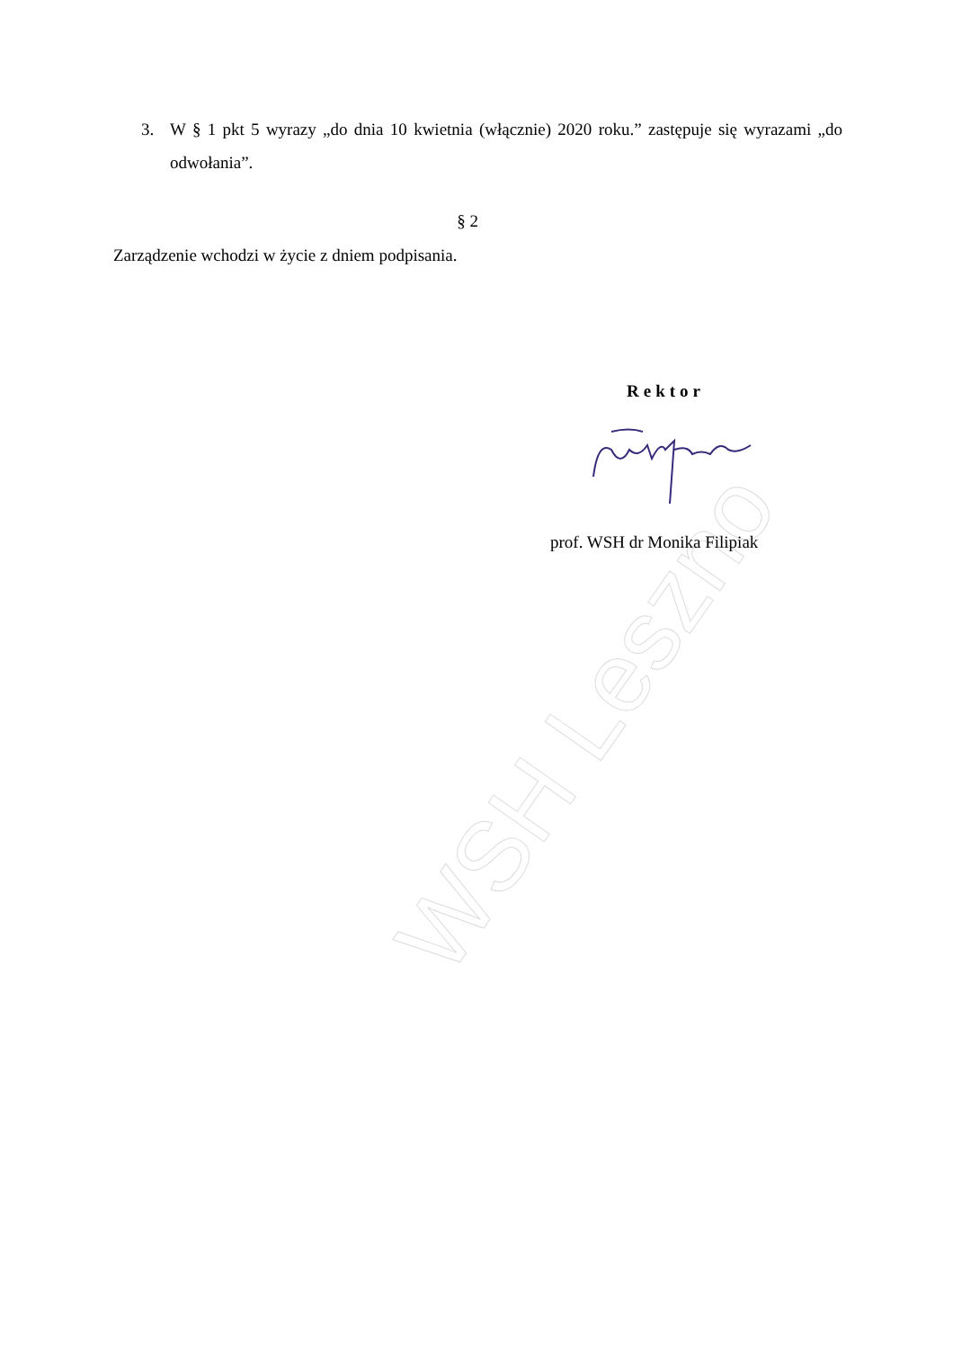WSH Leszno
3. W § 1 pkt 5 wyrazy „do dnia 10 kwietnia (włącznie) 2020 roku.” zastępuje się wyrazami „do odwołania”.
§ 2
Zarządzenie wchodzi w życie z dniem podpisania.
Rektor
prof. WSH dr Monika Filipiak